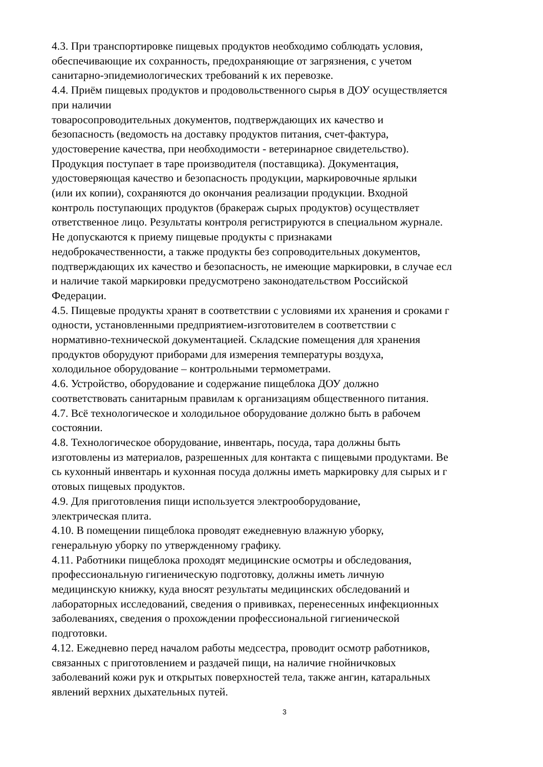4.3. При транспортировке пищевых продуктов необходимо соблюдать условия,
обеспечивающие их сохранность, предохраняющие от загрязнения, с учетом
санитарно-эпидемиологических требований к их перевозке.
4.4. Приём пищевых продуктов и продовольственного сырья в ДОУ осуществляется
при наличии
товаросопроводительных документов, подтверждающих их качество и
безопасность (ведомость на доставку продуктов питания, счет-фактура,
удостоверение качества, при необходимости - ветеринарное свидетельство).
Продукция поступает в таре производителя (поставщика). Документация,
удостоверяющая качество и безопасность продукции, маркировочные ярлыки
(или их копии), сохраняются до окончания реализации продукции. Входной
контроль поступающих продуктов (бракераж сырых продуктов) осуществляет
ответственное лицо. Результаты контроля регистрируются в специальном журнале.
Не допускаются к приему пищевые продукты с признаками
недоброкачественности, а также продукты без сопроводительных документов,
подтверждающих их качество и безопасность, не имеющие маркировки, в случае есл
и наличие такой маркировки предусмотрено законодательством Российской
Федерации.
4.5. Пищевые продукты хранят в соответствии с условиями их хранения и сроками г
одности, установленными предприятием-изготовителем в соответствии с
нормативно-технической документацией. Складские помещения для хранения
продуктов оборудуют приборами для измерения температуры воздуха,
холодильное оборудование – контрольными термометрами.
4.6. Устройство, оборудование и содержание пищеблока ДОУ должно
соответствовать санитарным правилам к организациям общественного питания.
4.7. Всё технологическое и холодильное оборудование должно быть в рабочем
состоянии.
4.8. Технологическое оборудование, инвентарь, посуда, тара должны быть
изготовлены из материалов, разрешенных для контакта с пищевыми продуктами. Ве
сь кухонный инвентарь и кухонная посуда должны иметь маркировку для сырых и г
отовых пищевых продуктов.
4.9. Для приготовления пищи используется электрооборудование,
электрическая плита.
4.10. В помещении пищеблока проводят ежедневную влажную уборку,
генеральную уборку по утвержденному графику.
4.11. Работники пищеблока проходят медицинские осмотры и обследования,
профессиональную гигиеническую подготовку, должны иметь личную
медицинскую книжку, куда вносят результаты медицинских обследований и
лабораторных исследований, сведения о прививках, перенесенных инфекционных
заболеваниях, сведения о прохождении профессиональной гигиенической
подготовки.
4.12. Ежедневно перед началом работы медсестра, проводит осмотр работников,
связанных с приготовлением и раздачей пищи, на наличие гнойничковых
заболеваний кожи рук и открытых поверхностей тела, также ангин, катаральных
явлений верхних дыхательных путей.
3